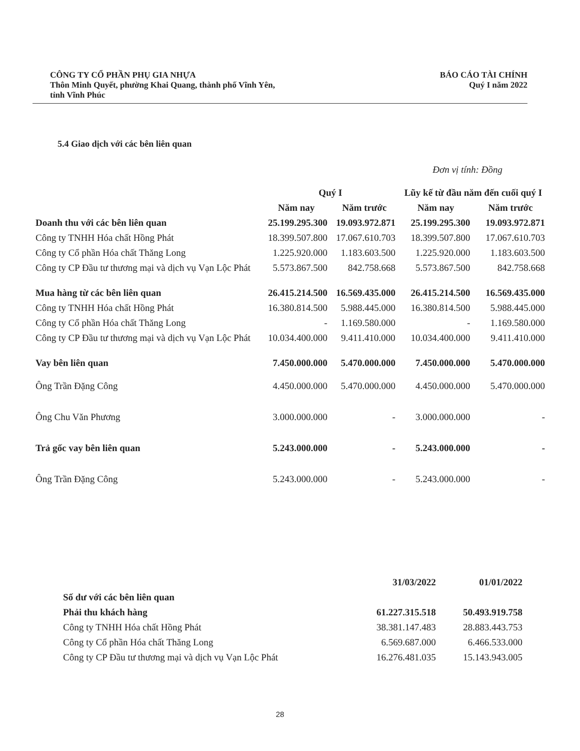CÔNG TY CỔ PHẦN PHỤ GIA NHỰA
Thôn Minh Quyết, phường Khai Quang, thành phố Vĩnh Yên,
tỉnh Vĩnh Phúc
BÁO CÁO TÀI CHÍNH
Quý I năm 2022
5.4 Giao dịch với các bên liên quan
Đơn vị tính: Đồng
| | Quý I | | Lũy kế từ đầu năm đến cuối quý I | |
| --- | --- | --- | --- | --- |
| | Năm nay | Năm trước | Năm nay | Năm trước |
| Doanh thu với các bên liên quan | 25.199.295.300 | 19.093.972.871 | 25.199.295.300 | 19.093.972.871 |
| Công ty TNHH Hóa chất Hồng Phát | 18.399.507.800 | 17.067.610.703 | 18.399.507.800 | 17.067.610.703 |
| Công ty Cổ phần Hóa chất Thăng Long | 1.225.920.000 | 1.183.603.500 | 1.225.920.000 | 1.183.603.500 |
| Công ty CP Đầu tư thương mại và dịch vụ Vạn Lộc Phát | 5.573.867.500 | 842.758.668 | 5.573.867.500 | 842.758.668 |
| Mua hàng từ các bên liên quan | 26.415.214.500 | 16.569.435.000 | 26.415.214.500 | 16.569.435.000 |
| Công ty TNHH Hóa chất Hồng Phát | 16.380.814.500 | 5.988.445.000 | 16.380.814.500 | 5.988.445.000 |
| Công ty Cổ phần Hóa chất Thăng Long | - | 1.169.580.000 | - | 1.169.580.000 |
| Công ty CP Đầu tư thương mại và dịch vụ Vạn Lộc Phát | 10.034.400.000 | 9.411.410.000 | 10.034.400.000 | 9.411.410.000 |
| Vay bên liên quan | 7.450.000.000 | 5.470.000.000 | 7.450.000.000 | 5.470.000.000 |
| Ông Trần Đặng Công | 4.450.000.000 | 5.470.000.000 | 4.450.000.000 | 5.470.000.000 |
| Ông Chu Văn Phương | 3.000.000.000 | - | 3.000.000.000 | - |
| Trả gốc vay bên liên quan | 5.243.000.000 | - | 5.243.000.000 | - |
| Ông Trần Đặng Công | 5.243.000.000 | - | 5.243.000.000 | - |
| | 31/03/2022 | 01/01/2022 |
| --- | --- | --- |
| Số dư với các bên liên quan | | |
| Phải thu khách hàng | 61.227.315.518 | 50.493.919.758 |
| Công ty TNHH Hóa chất Hồng Phát | 38.381.147.483 | 28.883.443.753 |
| Công ty Cổ phần Hóa chất Thăng Long | 6.569.687.000 | 6.466.533.000 |
| Công ty CP Đầu tư thương mại và dịch vụ Vạn Lộc Phát | 16.276.481.035 | 15.143.943.005 |
28